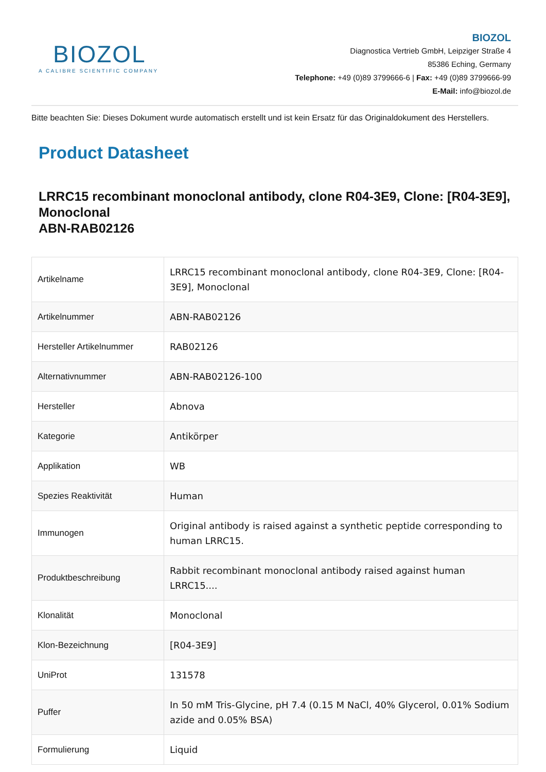BIOZOL
A CALIBRE SCIENTIFIC COMPANY
BIOZOL
Diagnostica Vertrieb GmbH, Leipziger Straße 4
85386 Eching, Germany
Telephone: +49 (0)89 3799666-6 | Fax: +49 (0)89 3799666-99
E-Mail: info@biozol.de
Bitte beachten Sie: Dieses Dokument wurde automatisch erstellt und ist kein Ersatz für das Originaldokument des Herstellers.
Product Datasheet
LRRC15 recombinant monoclonal antibody, clone R04-3E9, Clone: [R04-3E9], Monoclonal
ABN-RAB02126
| Artikelname | LRRC15 recombinant monoclonal antibody, clone R04-3E9, Clone: [R04-3E9], Monoclonal |
| Artikelnummer | ABN-RAB02126 |
| Hersteller Artikelnummer | RAB02126 |
| Alternativnummer | ABN-RAB02126-100 |
| Hersteller | Abnova |
| Kategorie | Antikörper |
| Applikation | WB |
| Spezies Reaktivität | Human |
| Immunogen | Original antibody is raised against a synthetic peptide corresponding to human LRRC15. |
| Produktbeschreibung | Rabbit recombinant monoclonal antibody raised against human LRRC15.... |
| Klonalität | Monoclonal |
| Klon-Bezeichnung | [R04-3E9] |
| UniProt | 131578 |
| Puffer | In 50 mM Tris-Glycine, pH 7.4 (0.15 M NaCl, 40% Glycerol, 0.01% Sodium azide and 0.05% BSA) |
| Formulierung | Liquid |